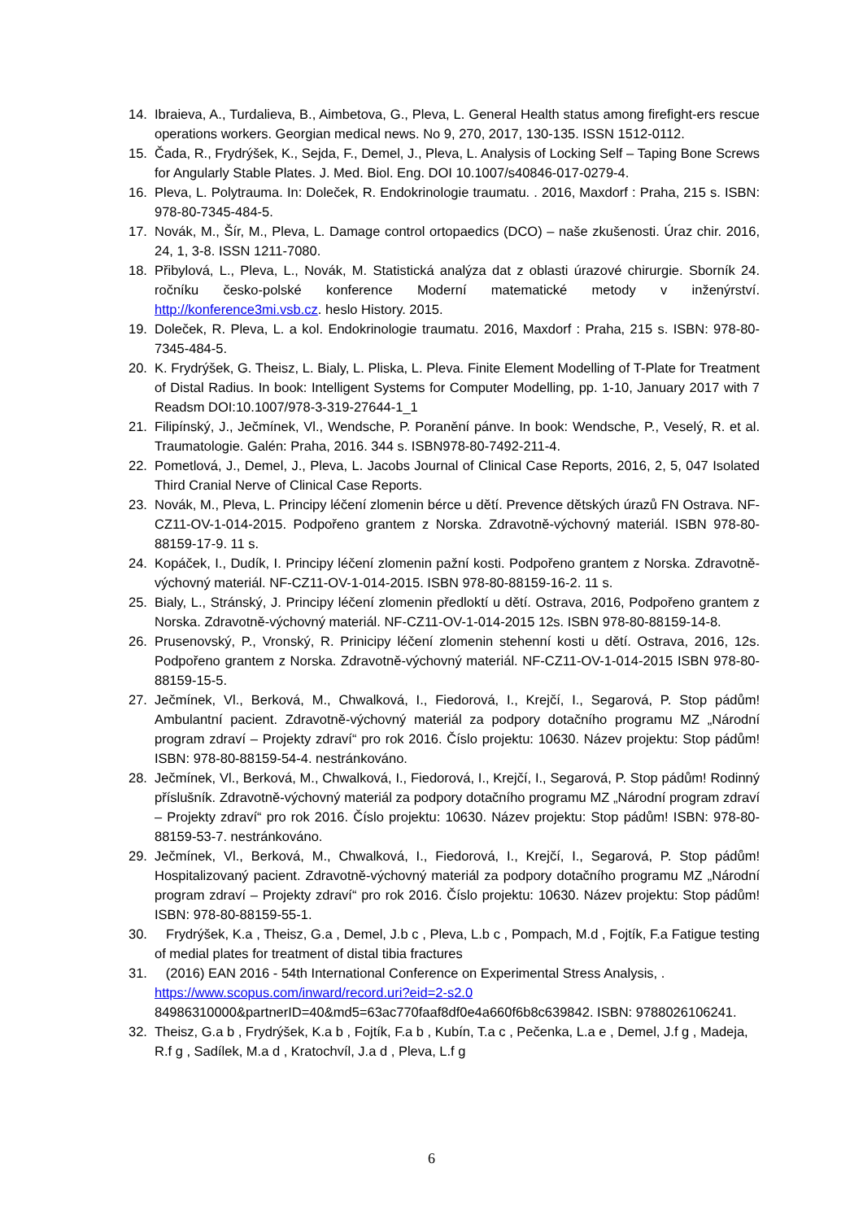14. Ibraieva, A., Turdalieva, B., Aimbetova, G., Pleva, L. General Health status among firefight-ers rescue operations workers. Georgian medical news. No 9, 270, 2017, 130-135. ISSN 1512-0112.
15. Čada, R., Frydrýšek, K., Sejda, F., Demel, J., Pleva, L. Analysis of Locking Self – Taping Bone Screws for Angularly Stable Plates. J. Med. Biol. Eng. DOI 10.1007/s40846-017-0279-4.
16. Pleva, L. Polytrauma. In: Doleček, R. Endokrinologie traumatu. . 2016, Maxdorf : Praha, 215 s. ISBN: 978-80-7345-484-5.
17. Novák, M., Šír, M., Pleva, L. Damage control ortopaedics (DCO) – naše zkušenosti. Úraz chir. 2016, 24, 1, 3-8. ISSN 1211-7080.
18. Přibylová, L., Pleva, L., Novák, M. Statistická analýza dat z oblasti úrazové chirurgie. Sborník 24. ročníku česko-polské konference Moderní matematické metody v inženýrství. http://konference3mi.vsb.cz. heslo History. 2015.
19. Doleček, R. Pleva, L. a kol. Endokrinologie traumatu. 2016, Maxdorf : Praha, 215 s. ISBN: 978-80-7345-484-5.
20. K. Frydrýšek, G. Theisz, L. Bialy, L. Pliska, L. Pleva. Finite Element Modelling of T-Plate for Treatment of Distal Radius. In book: Intelligent Systems for Computer Modelling, pp. 1-10, January 2017 with 7 Readsm DOI:10.1007/978-3-319-27644-1_1
21. Filipínský, J., Ječmínek, Vl., Wendsche, P. Poranění pánve. In book: Wendsche, P., Veselý, R. et al. Traumatologie. Galén: Praha, 2016. 344 s. ISBN978-80-7492-211-4.
22. Pometlová, J., Demel, J., Pleva, L. Jacobs Journal of Clinical Case Reports, 2016, 2, 5, 047 Isolated Third Cranial Nerve of Clinical Case Reports.
23. Novák, M., Pleva, L. Principy léčení zlomenin bérce u dětí. Prevence dětských úrazů FN Ostrava. NF-CZ11-OV-1-014-2015. Podpořeno grantem z Norska. Zdravotně-výchovný materiál. ISBN 978-80-88159-17-9. 11 s.
24. Kopáček, I., Dudík, I. Principy léčení zlomenin pažní kosti. Podpořeno grantem z Norska. Zdravotně-výchovný materiál. NF-CZ11-OV-1-014-2015. ISBN 978-80-88159-16-2. 11 s.
25. Bialy, L., Stránský, J. Principy léčení zlomenin předloktí u dětí. Ostrava, 2016, Podpořeno grantem z Norska. Zdravotně-výchovný materiál. NF-CZ11-OV-1-014-2015 12s. ISBN 978-80-88159-14-8.
26. Prusenovský, P., Vronský, R. Prinicipy léčení zlomenin stehenní kosti u dětí. Ostrava, 2016, 12s. Podpořeno grantem z Norska. Zdravotně-výchovný materiál. NF-CZ11-OV-1-014-2015 ISBN 978-80-88159-15-5.
27. Ječmínek, Vl., Berková, M., Chwalková, I., Fiedorová, I., Krejčí, I., Segarová, P. Stop pádům! Ambulantní pacient. Zdravotně-výchovný materiál za podpory dotačního programu MZ „Národní program zdraví – Projekty zdraví“ pro rok 2016. Číslo projektu: 10630. Název projektu: Stop pádům! ISBN: 978-80-88159-54-4. nestránkováno.
28. Ječmínek, Vl., Berková, M., Chwalková, I., Fiedorová, I., Krejčí, I., Segarová, P. Stop pádům! Rodinný příslušník. Zdravotně-výchovný materiál za podpory dotačního programu MZ „Národní program zdraví – Projekty zdraví“ pro rok 2016. Číslo projektu: 10630. Název projektu: Stop pádům! ISBN: 978-80-88159-53-7. nestránkováno.
29. Ječmínek, Vl., Berková, M., Chwalková, I., Fiedorová, I., Krejčí, I., Segarová, P. Stop pádům! Hospitalizovaný pacient. Zdravotně-výchovný materiál za podpory dotačního programu MZ „Národní program zdraví – Projekty zdraví“ pro rok 2016. Číslo projektu: 10630. Název projektu: Stop pádům! ISBN: 978-80-88159-55-1.
30. Frydrýšek, K.a , Theisz, G.a , Demel, J.b c , Pleva, L.b c , Pompach, M.d , Fojtík, F.a Fatigue testing of medial plates for treatment of distal tibia fractures
31. (2016) EAN 2016 - 54th International Conference on Experimental Stress Analysis, . https://www.scopus.com/inward/record.uri?eid=2-s2.0 84986310000&partnerID=40&md5=63ac770faaf8df0e4a660f6b8c639842. ISBN: 9788026106241.
32. Theisz, G.a b , Frydrýšek, K.a b , Fojtík, F.a b , Kubín, T.a c , Pečenka, L.a e , Demel, J.f g , Madeja, R.f g , Sadílek, M.a d , Kratochvíl, J.a d , Pleva, L.f g
6